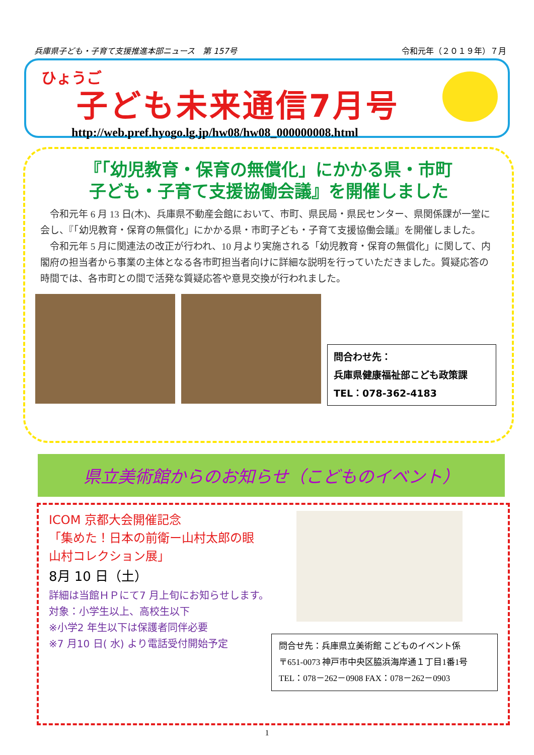兵庫県子ども・子育て支援推進本部ニュース　第 157号 令和元年（２０１９年）７月
ひょうご
子ども未来通信7月号
http://web.pref.hyogo.lg.jp/hw08/hw08_000000008.html
『「幼児教育・保育の無償化」にかかる県・市町
子ども・子育て支援協働会議』を開催しました
令和元年 6 月 13 日(木)、兵庫県不動産会館において、市町、県民局・県民センター、県関係課が一堂に会し、『「幼児教育・保育の無償化」にかかる県・市町子ども・子育て支援協働会議』を開催しました。
令和元年 5 月に関連法の改正が行われ、10 月より実施される「幼児教育・保育の無償化」に関して、内閣府の担当者から事業の主体となる各市町担当者向けに詳細な説明を行っていただきました。質疑応答の時間では、各市町との間で活発な質疑応答や意見交換が行われました。
問合わせ先：
兵庫県健康福祉部こども政策課
TEL：078-362-4183
県立美術館からのお知らせ（こどものイベント）
ICOM 京都大会開催記念
「集めた！日本の前衛ー山村太郎の眼
山村コレクション展」
8月 10 日（土）
詳細は当館ＨＰにて7 月上旬にお知らせします。
対象：小学生以上、高校生以下
※小学2 年生以下は保護者同伴必要
※7 月10 日( 水) より電話受付開始予定
問合せ先：兵庫県立美術館 こどものイベント係
〒651-0073 神戸市中央区脇浜海岸通１丁目1番1号
TEL：078－262－0908 FAX：078－262－0903
1